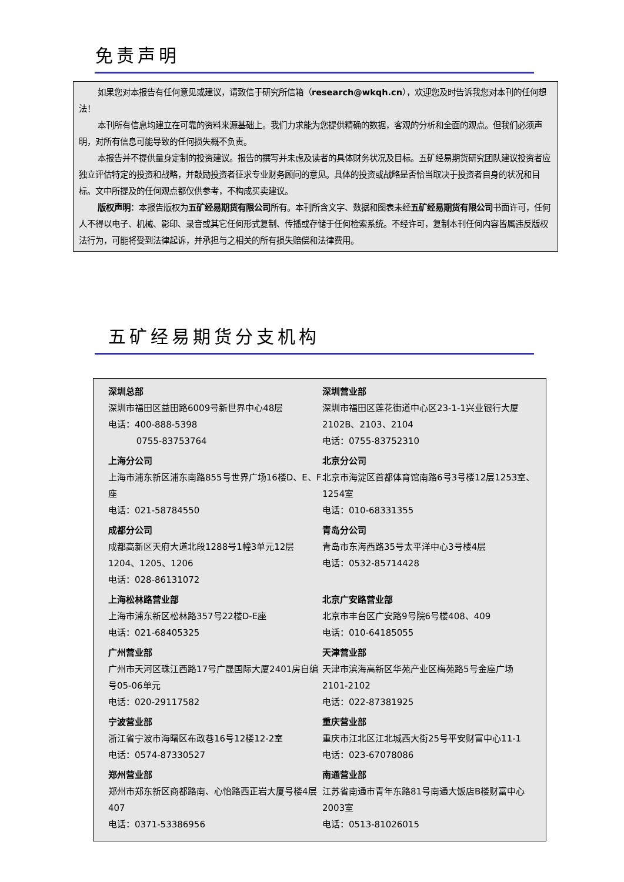免责声明
如果您对本报告有任何意见或建议，请致信于研究所信箱（research@wkqh.cn），欢迎您及时告诉我您对本刊的任何想法！
本刊所有信息均建立在可靠的资料来源基础上。我们力求能为您提供精确的数据，客观的分析和全面的观点。但我们必须声明，对所有信息可能导致的任何损失概不负责。
本报告并不提供量身定制的投资建议。报告的撰写并未虑及读者的具体财务状况及目标。五矿经易期货研究团队建议投资者应独立评估特定的投资和战略，并鼓励投资者征求专业财务顾问的意见。具体的投资或战略是否恰当取决于投资者自身的状况和目标。文中所提及的任何观点都仅供参考，不构成买卖建议。
版权声明：本报告版权为五矿经易期货有限公司所有。本刊所含文字、数据和图表未经五矿经易期货有限公司书面许可，任何人不得以电子、机械、影印、录音或其它任何形式复制、传播或存储于任何检索系统。不经许可，复制本刊任何内容皆属违反版权法行为，可能将受到法律起诉，并承担与之相关的所有损失赔偿和法律费用。
五矿经易期货分支机构
| 深圳总部 深圳市福田区益田路6009号新世界中心48层 电话：400-888-5398 0755-83753764 | 深圳营业部 深圳市福田区莲花街道中心区23-1-1兴业银行大厦2102B、2103、2104 电话：0755-83752310 |
| 上海分公司 上海市浦东新区浦东南路855号世界广场16楼D、E、F座 电话：021-58784550 | 北京分公司 北京市海淀区首都体育馆南路6号3号楼12层1253室、1254室 电话：010-68331355 |
| 成都分公司 成都高新区天府大道北段1288号1幢3单元12层1204、1205、1206 电话：028-86131072 | 青岛分公司 青岛市东海西路35号太平洋中心3号楼4层 电话：0532-85714428 |
| 上海松林路营业部 上海市浦东新区松林路357号22楼D-E座 电话：021-68405325 | 北京广安路营业部 北京市丰台区广安路9号院6号楼408、409 电话：010-64185055 |
| 广州营业部 广州市天河区珠江西路17号广晟国际大厦2401房自编号05-06单元 电话：020-29117582 | 天津营业部 天津市滨海高新区华苑产业区梅苑路5号金座广场2101-2102 电话：022-87381925 |
| 宁波营业部 浙江省宁波市海曙区布政巷16号12楼12-2室 电话：0574-87330527 | 重庆营业部 重庆市江北区江北城西大街25号平安财富中心11-1 电话：023-67078086 |
| 郑州营业部 郑州市郑东新区商都路南、心怡路西正岩大厦号楼4层407 电话：0371-53386956 | 南通营业部 江苏省南通市青年东路81号南通大饭店B楼财富中心2003室 电话：0513-81026015 |